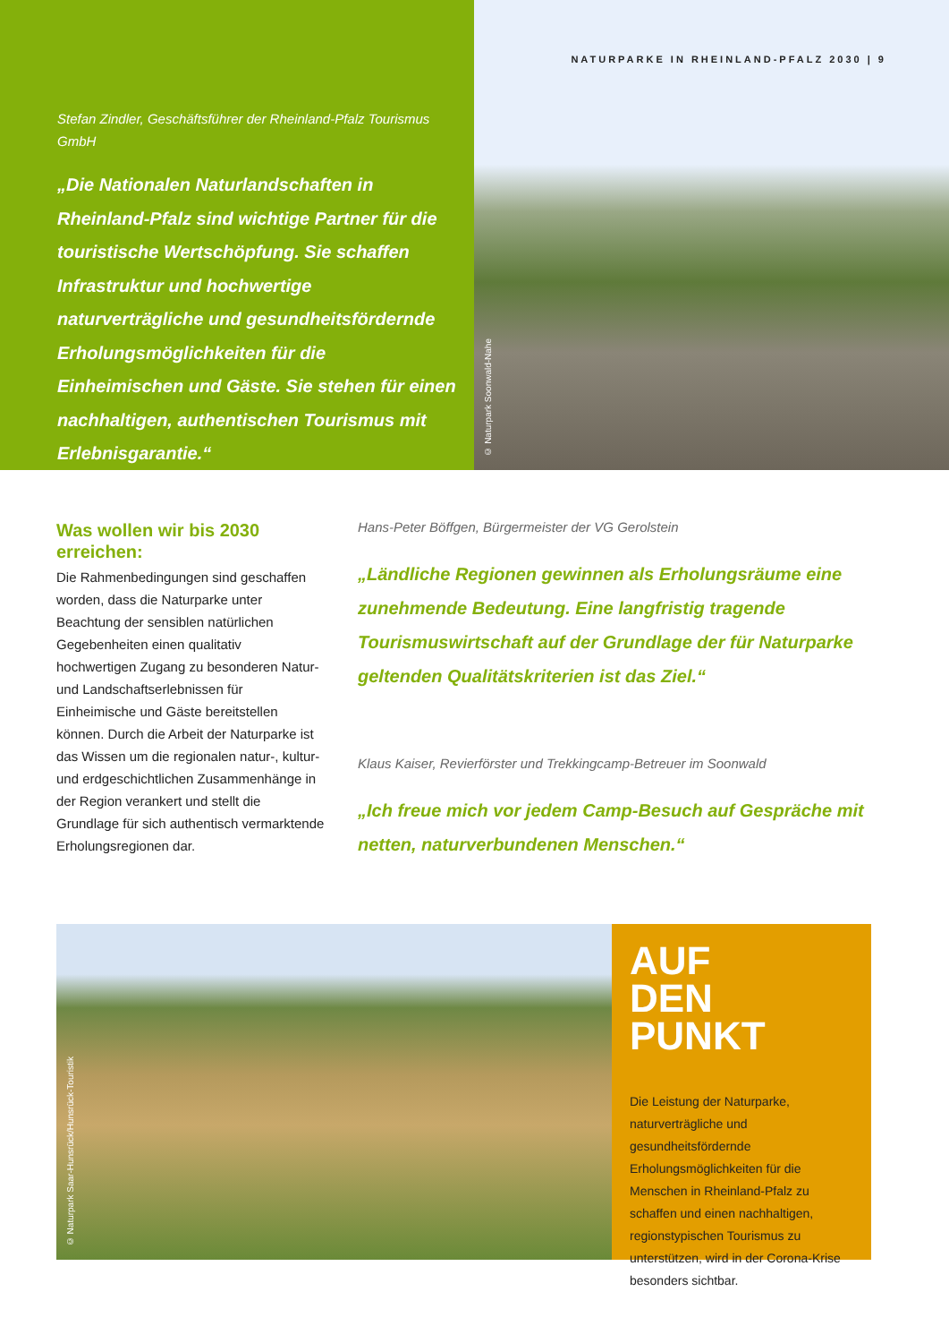Stefan Zindler, Geschäftsführer der Rheinland-Pfalz Tourismus GmbH
„Die Nationalen Naturlandschaften in Rheinland-Pfalz sind wichtige Partner für die touristische Wertschöpfung. Sie schaffen Infrastruktur und hochwertige naturverträgliche und gesundheitsfördernde Erholungsmöglichkeiten für die Einheimischen und Gäste. Sie stehen für einen nachhaltigen, authentischen Tourismus mit Erlebnisgarantie.“
NATURPARKE IN RHEINLAND-PFALZ 2030 | 9
© Naturpark Soonwald-Nahe
Was wollen wir bis 2030 erreichen:
Die Rahmenbedingungen sind geschaffen worden, dass die Naturparke unter Beachtung der sensiblen natürlichen Gegebenheiten einen qualitativ hochwertigen Zugang zu besonderen Natur- und Landschaftserlebnissen für Einheimische und Gäste bereitstellen können. Durch die Arbeit der Naturparke ist das Wissen um die regionalen natur-, kultur- und erdgeschichtlichen Zusammenhänge in der Region verankert und stellt die Grundlage für sich authentisch vermarktende Erholungsregionen dar.
Hans-Peter Böffgen, Bürgermeister der VG Gerolstein
„Ländliche Regionen gewinnen als Erholungsräume eine zunehmende Bedeutung. Eine langfristig tragende Tourismuswirtschaft auf der Grundlage der für Naturparke geltenden Qualitätskriterien ist das Ziel.“
Klaus Kaiser, Revierförster und Trekkingcamp-Betreuer im Soonwald
„Ich freue mich vor jedem Camp-Besuch auf Gespräche mit netten, naturverbundenen Menschen.“
© Naturpark Saar-Hunsrück/Hunsrück-Touristik
AUF
DEN
PUNKT
Die Leistung der Naturparke, naturverträgliche und gesundheitsfördernde Erholungsmöglichkeiten für die Menschen in Rheinland-Pfalz zu schaffen und einen nachhaltigen, regionstypischen Tourismus zu unterstützen, wird in der Corona-Krise besonders sichtbar.